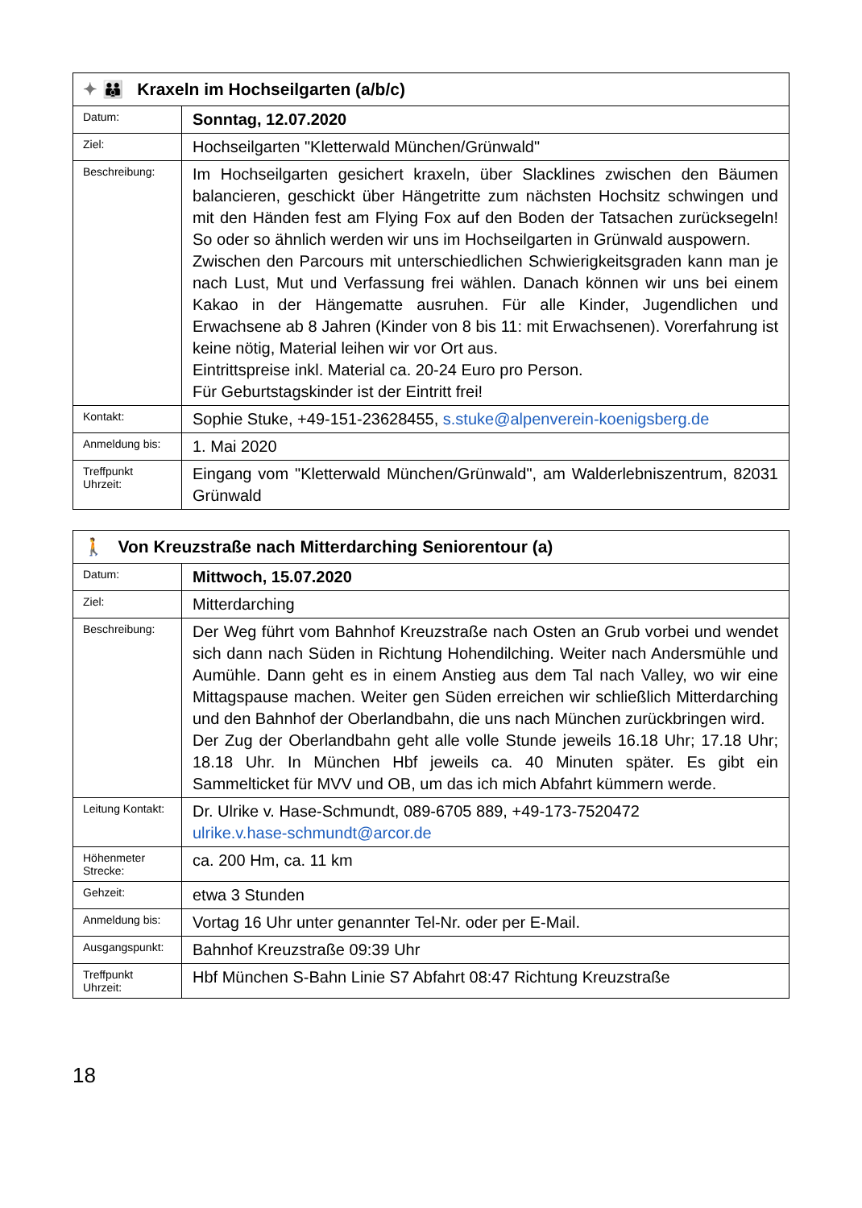| ✦ 👪 Kraxeln im Hochseilgarten (a/b/c) | |
| --- | --- |
| Datum: | Sonntag, 12.07.2020 |
| Ziel: | Hochseilgarten "Kletterwald München/Grünwald" |
| Beschreibung: | Im Hochseilgarten gesichert kraxeln, über Slacklines zwischen den Bäumen balancieren, geschickt über Hängetritte zum nächsten Hochsitz schwingen und mit den Händen fest am Flying Fox auf den Boden der Tatsachen zurücksegeln! So oder so ähnlich werden wir uns im Hochseilgarten in Grünwald auspowern. Zwischen den Parcours mit unterschiedlichen Schwierigkeitsgraden kann man je nach Lust, Mut und Verfassung frei wählen. Danach können wir uns bei einem Kakao in der Hängematte ausruhen. Für alle Kinder, Jugendlichen und Erwachsene ab 8 Jahren (Kinder von 8 bis 11: mit Erwachsenen). Vorerfahrung ist keine nötig, Material leihen wir vor Ort aus. Eintrittspreise inkl. Material ca. 20-24 Euro pro Person. Für Geburtstagskinder ist der Eintritt frei! |
| Kontakt: | Sophie Stuke, +49-151-23628455, s.stuke@alpenverein-koenigsberg.de |
| Anmeldung bis: | 1. Mai 2020 |
| Treffpunkt Uhrzeit: | Eingang vom "Kletterwald München/Grünwald", am Walderlebniszentrum, 82031 Grünwald |
| 🚶 Von Kreuzstraße nach Mitterdarching Seniorentour (a) | |
| --- | --- |
| Datum: | Mittwoch, 15.07.2020 |
| Ziel: | Mitterdarching |
| Beschreibung: | Der Weg führt vom Bahnhof Kreuzstraße nach Osten an Grub vorbei und wendet sich dann nach Süden in Richtung Hohendilching. Weiter nach Andersmühle und Aumühle. Dann geht es in einem Anstieg aus dem Tal nach Valley, wo wir eine Mittagspause machen. Weiter gen Süden erreichen wir schließlich Mitterdarching und den Bahnhof der Oberlandbahn, die uns nach München zurückbringen wird. Der Zug der Oberlandbahn geht alle volle Stunde jeweils 16.18 Uhr; 17.18 Uhr; 18.18 Uhr. In München Hbf jeweils ca. 40 Minuten später. Es gibt ein Sammelticket für MVV und OB, um das ich mich Abfahrt kümmern werde. |
| Leitung Kontakt: | Dr. Ulrike v. Hase-Schmundt, 089-6705 889, +49-173-7520472 ulrike.v.hase-schmundt@arcor.de |
| Höhenmeter Strecke: | ca. 200 Hm, ca. 11 km |
| Gehzeit: | etwa 3 Stunden |
| Anmeldung bis: | Vortag 16 Uhr unter genannter Tel-Nr. oder per E-Mail. |
| Ausgangspunkt: | Bahnhof Kreuzstraße 09:39 Uhr |
| Treffpunkt Uhrzeit: | Hbf München S-Bahn Linie S7 Abfahrt 08:47 Richtung Kreuzstraße |
18